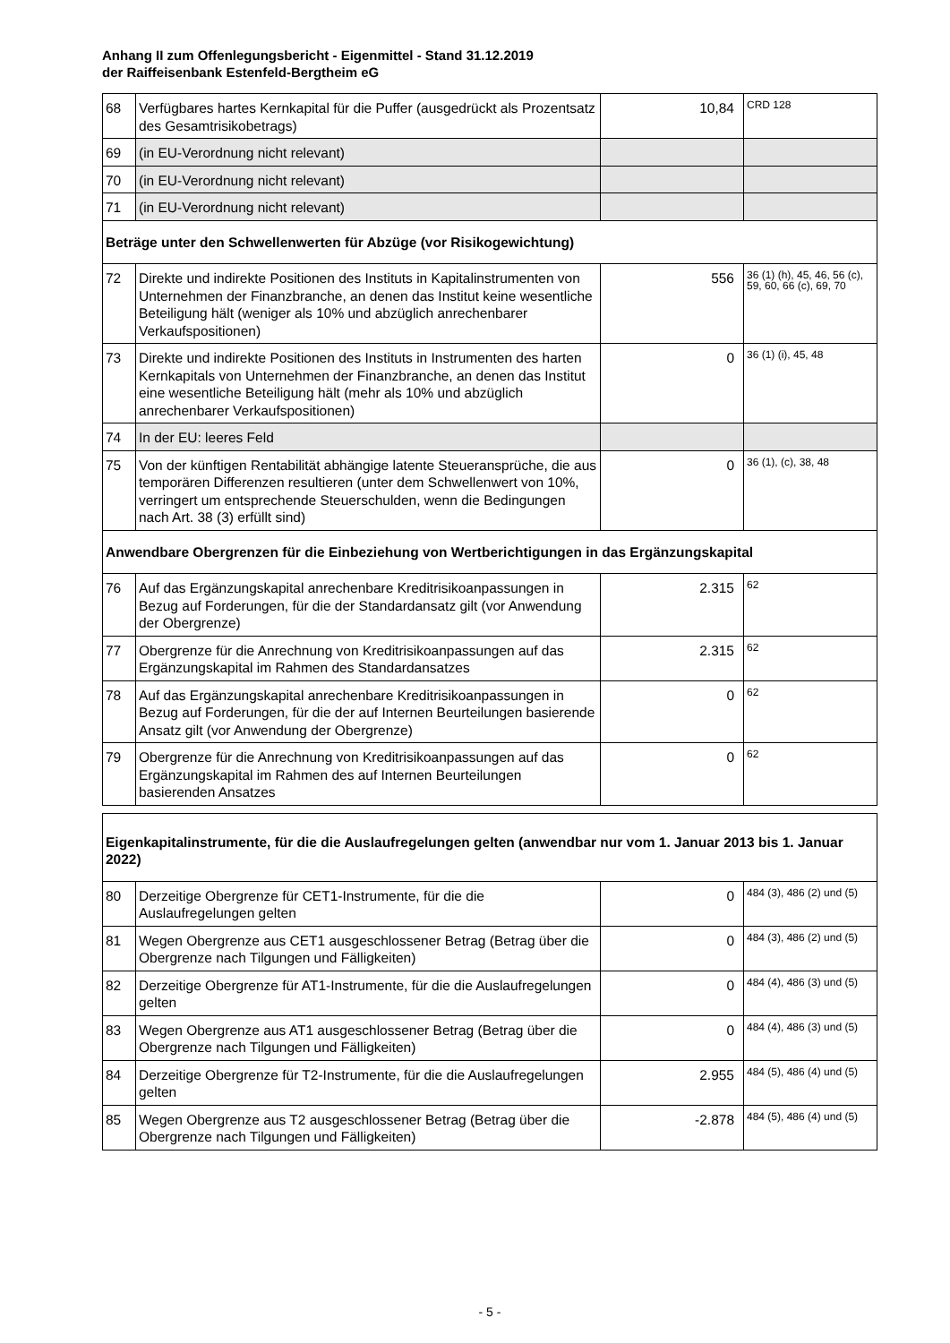Anhang II zum Offenlegungsbericht - Eigenmittel - Stand 31.12.2019
der Raiffeisenbank Estenfeld-Bergtheim eG
| 68 | Verfügbares hartes Kernkapital für die Puffer (ausgedrückt als Prozentsatz des Gesamtrisikobetrags) | 10,84 | CRD 128 |
| 69 | (in EU-Verordnung nicht relevant) | | |
| 70 | (in EU-Verordnung nicht relevant) | | |
| 71 | (in EU-Verordnung nicht relevant) | | |
| Beträge unter den Schwellenwerten für Abzüge (vor Risikogewichtung) | | | |
| 72 | Direkte und indirekte Positionen des Instituts in Kapitalinstrumenten von Unternehmen der Finanzbranche, an denen das Institut keine wesentliche Beteiligung hält (weniger als 10% und abzüglich anrechenbarer Verkaufspositionen) | 556 | 36 (1) (h), 45, 46, 56 (c), 59, 60, 66 (c), 69, 70 |
| 73 | Direkte und indirekte Positionen des Instituts in Instrumenten des harten Kernkapitals von Unternehmen der Finanzbranche, an denen das Institut eine wesentliche Beteiligung hält (mehr als 10% und abzüglich anrechenbarer Verkaufspositionen) | 0 | 36 (1) (i), 45, 48 |
| 74 | In der EU: leeres Feld | | |
| 75 | Von der künftigen Rentabilität abhängige latente Steueransprüche, die aus temporären Differenzen resultieren (unter dem Schwellenwert von 10%, verringert um entsprechende Steuerschulden, wenn die Bedingungen nach Art. 38 (3) erfüllt sind) | 0 | 36 (1), (c), 38, 48 |
| Anwendbare Obergrenzen für die Einbeziehung von Wertberichtigungen in das Ergänzungskapital | | | |
| 76 | Auf das Ergänzungskapital anrechenbare Kreditrisikoanpassungen in Bezug auf Forderungen, für die der Standardansatz gilt (vor Anwendung der Obergrenze) | 2.315 | 62 |
| 77 | Obergrenze für die Anrechnung von Kreditrisikoanpassungen auf das Ergänzungskapital im Rahmen des Standardansatzes | 2.315 | 62 |
| 78 | Auf das Ergänzungskapital anrechenbare Kreditrisikoanpassungen in Bezug auf Forderungen, für die der auf Internen Beurteilungen basierende Ansatz gilt (vor Anwendung der Obergrenze) | 0 | 62 |
| 79 | Obergrenze für die Anrechnung von Kreditrisikoanpassungen auf das Ergänzungskapital im Rahmen des auf Internen Beurteilungen basierenden Ansatzes | 0 | 62 |
| Eigenkapitalinstrumente, für die die Auslaufregelungen gelten (anwendbar nur vom 1. Januar 2013 bis 1. Januar 2022) | | | |
| 80 | Derzeitige Obergrenze für CET1-Instrumente, für die die Auslaufregelungen gelten | 0 | 484 (3), 486 (2) und (5) |
| 81 | Wegen Obergrenze aus CET1 ausgeschlossener Betrag (Betrag über die Obergrenze nach Tilgungen und Fälligkeiten) | 0 | 484 (3), 486 (2) und (5) |
| 82 | Derzeitige Obergrenze für AT1-Instrumente, für die die Auslaufregelungen gelten | 0 | 484 (4), 486 (3) und (5) |
| 83 | Wegen Obergrenze aus AT1 ausgeschlossener Betrag (Betrag über die Obergrenze nach Tilgungen und Fälligkeiten) | 0 | 484 (4), 486 (3) und (5) |
| 84 | Derzeitige Obergrenze für T2-Instrumente, für die die Auslaufregelungen gelten | 2.955 | 484 (5), 486 (4) und (5) |
| 85 | Wegen Obergrenze aus T2 ausgeschlossener Betrag (Betrag über die Obergrenze nach Tilgungen und Fälligkeiten) | -2.878 | 484 (5), 486 (4) und (5) |
- 5 -